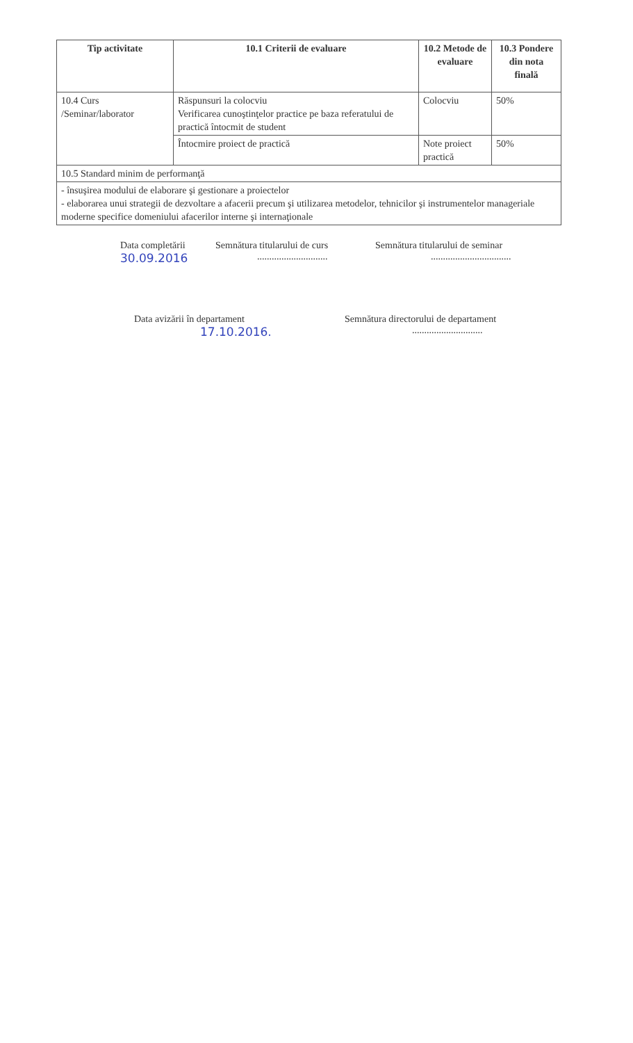| Tip activitate | 10.1 Criterii de evaluare | 10.2 Metode de evaluare | 10.3 Pondere din nota finală |
| --- | --- | --- | --- |
| 10.4 Curs /Seminar/laborator | Răspunsuri la colocviu Verificarea cunoştinţelor practice pe baza referatului de practică întocmit de student | Colocviu | 50% |
| | Întocmire proiect de practică | Note proiect practică | 50% |
| 10.5 Standard minim de performanţă | | | |
| - însuşirea modului de elaborare şi gestionare a proiectelor - elaborarea unui strategii de dezvoltare a afacerii precum şi utilizarea metodelor, tehnicilor şi instrumentelor manageriale moderne specifice domeniului afacerilor interne şi internaţionale | | | |
Data completării
30.09.2016
Semnătura titularului de curs
.............................
Semnătura titularului de seminar
.................................
Data avizării în departament
17.10.2016.
Semnătura directorului de departament
.............................